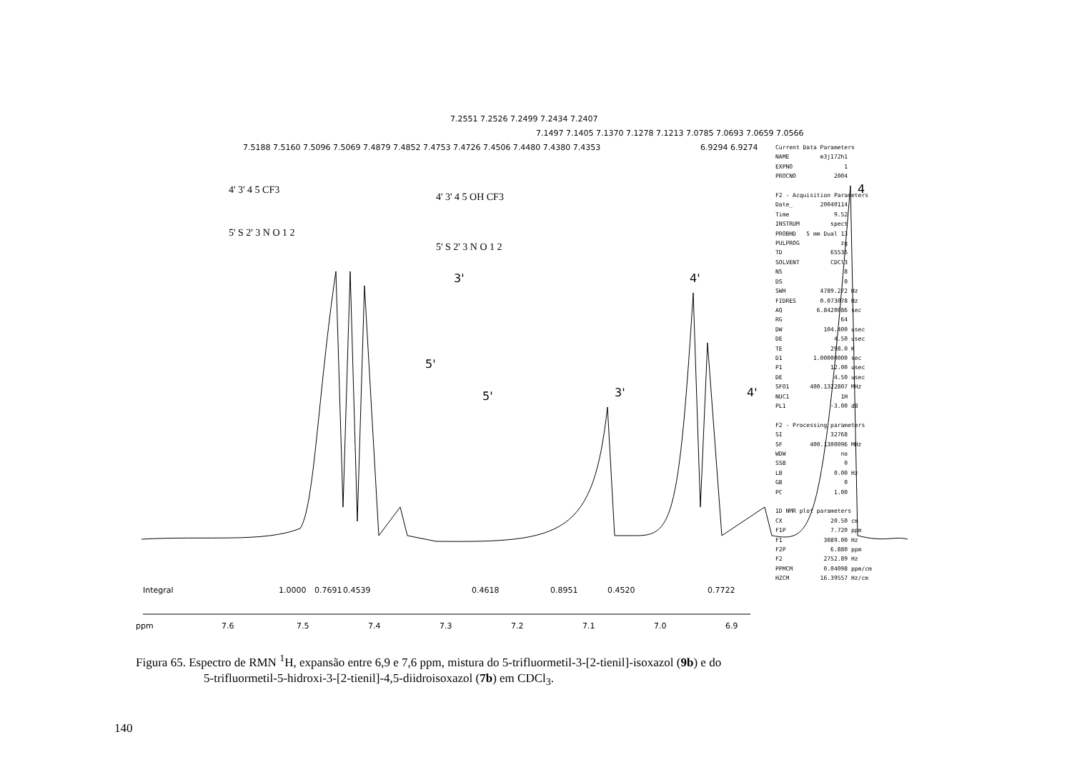5'
3'
5'
3'
4'
4'
4
ppm
7.6
7.5
7.4
7.3
7.2
7.1
7.0
6.9
1.0000
0.7691
0.4539
0.4618
0.8951
0.4520
0.7722
Integral
7.5188 7.5160 7.5096 7.5069 7.4879 7.4852 7.4753 7.4726 7.4506 7.4480 7.4380 7.4353
7.2551 7.2526 7.2499 7.2434 7.2407
7.1497 7.1405 7.1370 7.1278 7.1213 7.0785 7.0693 7.0659 7.0566
6.9294 6.9274
4' 3' 4 5 CF3
5' S 2' 3 N O 1 2
4' 3' 4 5 OH CF3
5' S 2' 3 N O 1 2
Current Data Parameters NAME m3j172h1 EXPNO 1 PROCNO 2004 F2 - Acquisition Parameters Date_ 20040114 Time 9.52 INSTRUM spect PROBHD 5 mm Dual 13 PULPROG zg TD 65536 SOLVENT CDCl3 NS 8 DS 0 SWH 4789.272 Hz FIDRES 0.073078 Hz AQ 6.8420086 sec RG 64 DW 104.400 usec DE 4.50 usec TE 298.0 K D1 1.00000000 sec P1 12.00 usec DE 4.50 usec SFO1 400.1322807 MHz NUC1 1H PL1 -3.00 dB F2 - Processing parameters SI 32768 SF 400.1300096 MHz WDW no SSB 0 LB 0.00 Hz GB 0 PC 1.00 1D NMR plot parameters CX 20.50 cm F1P 7.720 ppm F1 3089.00 Hz F2P 6.880 ppm F2 2752.89 Hz PPMCM 0.04098 ppm/cm HZCM 16.39557 Hz/cm
Figura 65. Espectro de RMN <sup>1</sup>H, expansão entre 6,9 e 7,6 ppm, mistura do 5-trifluormetil-3-[2-tienil]-isoxazol (9b) e do
5-trifluormetil-5-hidroxi-3-[2-tienil]-4,5-diidroisoxazol (7b) em CDCl<sub>3</sub>.
140